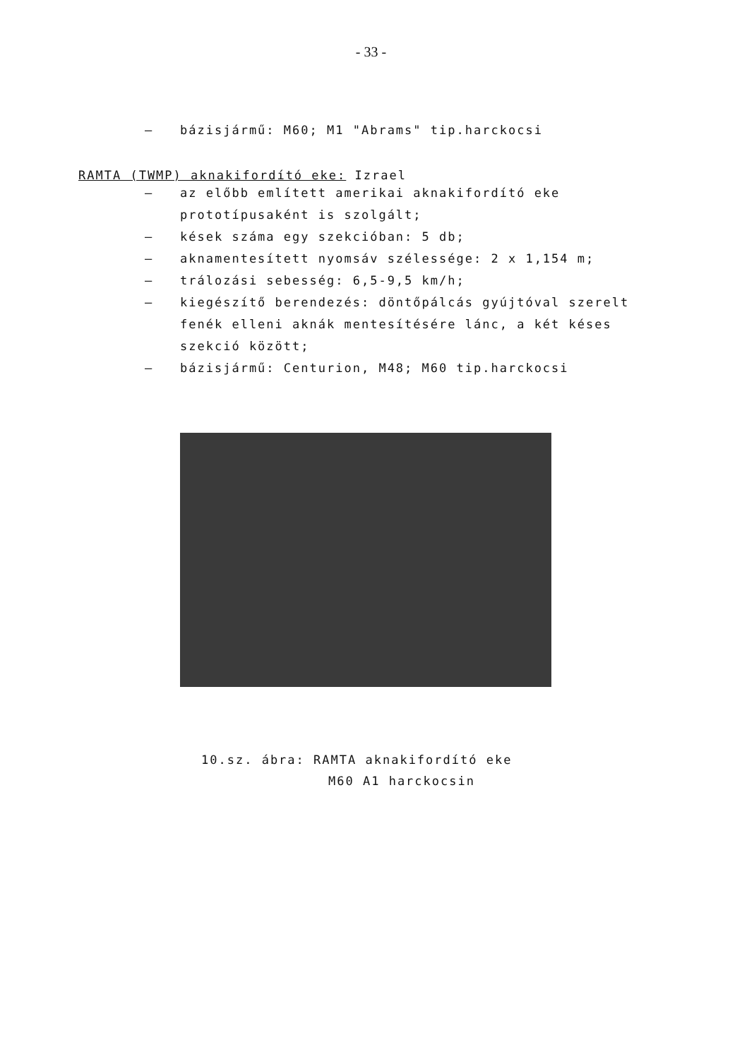- 33 -
– bázisjármű: M60; M1 "Abrams" tip.harckocsi
RAMTA (TWMP) aknakifordító eke: Izrael
– az előbb említett amerikai aknakifordító eke prototípusaként is szolgált;
– kések száma egy szekcióban: 5 db;
– aknamentesített nyomsáv szélessége: 2 x 1,154 m;
– trálozási sebesség: 6,5-9,5 km/h;
– kiegészítő berendezés: döntőpálcás gyújtóval szerelt fenék elleni aknák mentesítésére lánc, a két késes szekció között;
– bázisjármű: Centurion, M48; M60 tip.harckocsi
10.sz. ábra: RAMTA aknakifordító eke
M60 A1 harckocsin